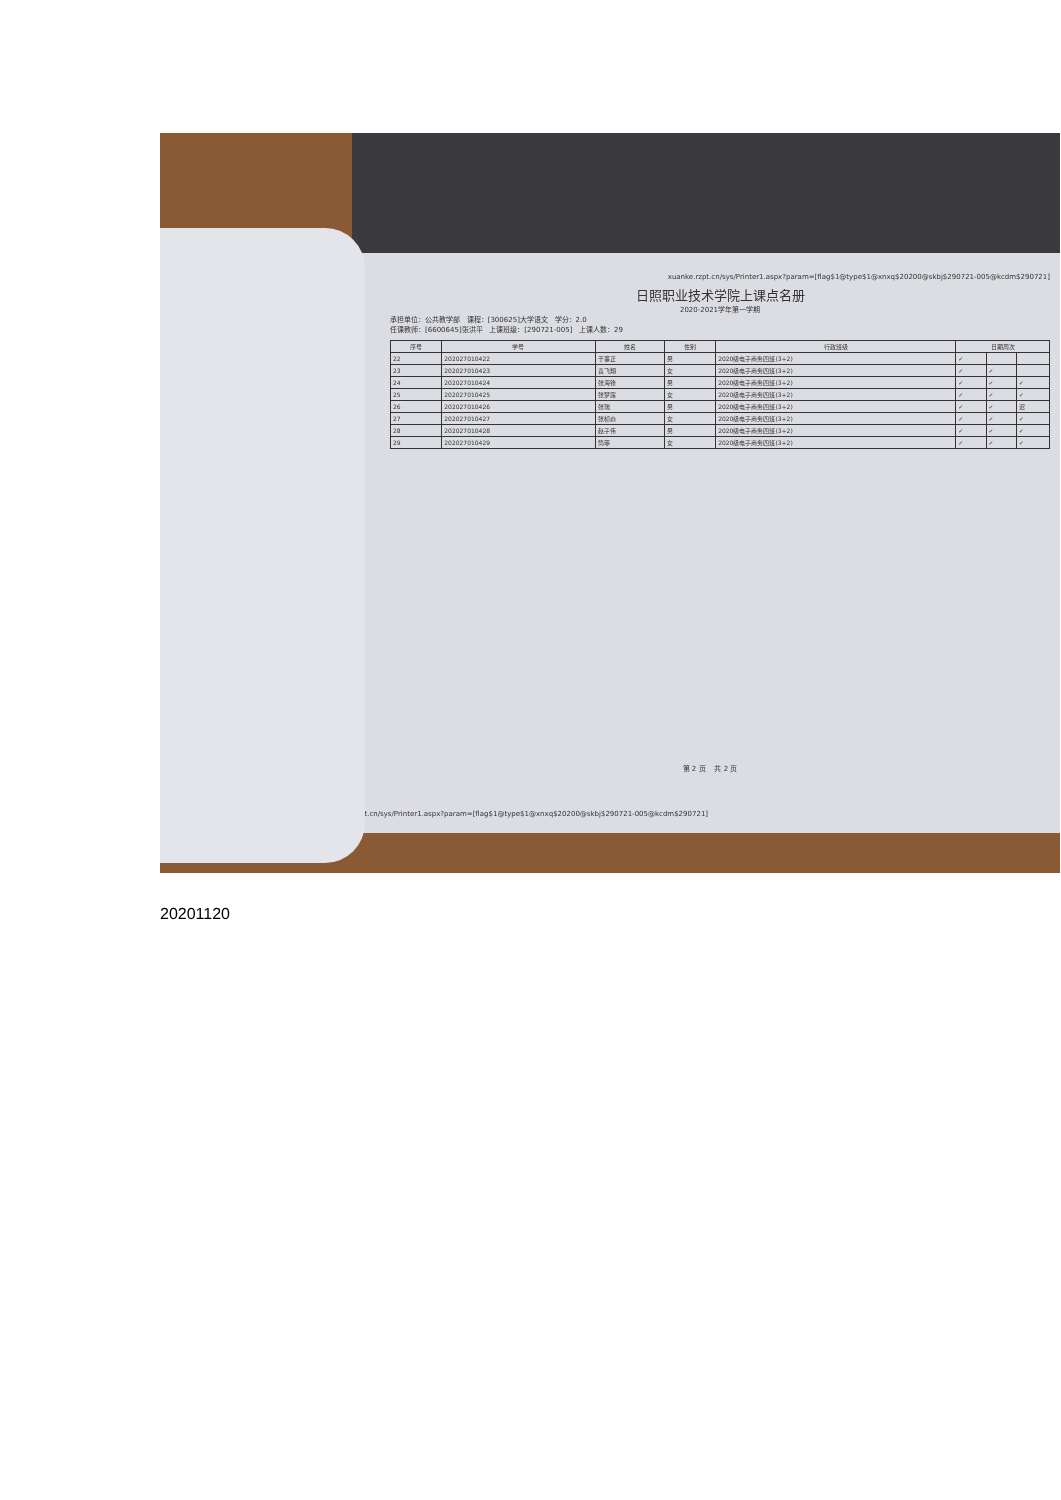xuanke.rzpt.cn/sys/Printer1.aspx?param=[flag$1@type$1@xnxq$20200@skbj$290721-005@kcdm$290721]
日照职业技术学院上课点名册
2020-2021学年第一学期
承担单位：公共教学部 课程：[300625]大学语文 学分：2.0
任课教师：[6600645]张洪平 上课班级：[290721-005] 上课人数：29
| 序号 | 学号 | 姓名 | 性别 | 行政班级 | 日期周次 | | |
| --- | --- | --- | --- | --- | --- | --- | --- |
| 22 | 202027010422 | 于事正 | 男 | 2020级电子商务四班(3+2) | ✓ | | |
| 23 | 202027010423 | 袁飞翔 | 女 | 2020级电子商务四班(3+2) | ✓ | ✓ | |
| 24 | 202027010424 | 张海锋 | 男 | 2020级电子商务四班(3+2) | ✓ | ✓ | ✓ |
| 25 | 202027010425 | 张梦露 | 女 | 2020级电子商务四班(3+2) | ✓ | ✓ | ✓ |
| 26 | 202027010426 | 张瑞 | 男 | 2020级电子商务四班(3+2) | ✓ | ✓ | 迟 |
| 27 | 202027010427 | 张桢焱 | 女 | 2020级电子商务四班(3+2) | ✓ | ✓ | ✓ |
| 28 | 202027010428 | 赵子伟 | 男 | 2020级电子商务四班(3+2) | ✓ | ✓ | ✓ |
| 29 | 202027010429 | 筒菲 | 女 | 2020级电子商务四班(3+2) | ✓ | ✓ | ✓ |
第 2 页 共 2 页
pt.cn/sys/Printer1.aspx?param=[flag$1@type$1@xnxq$20200@skbj$290721-005@kcdm$290721]
20201120